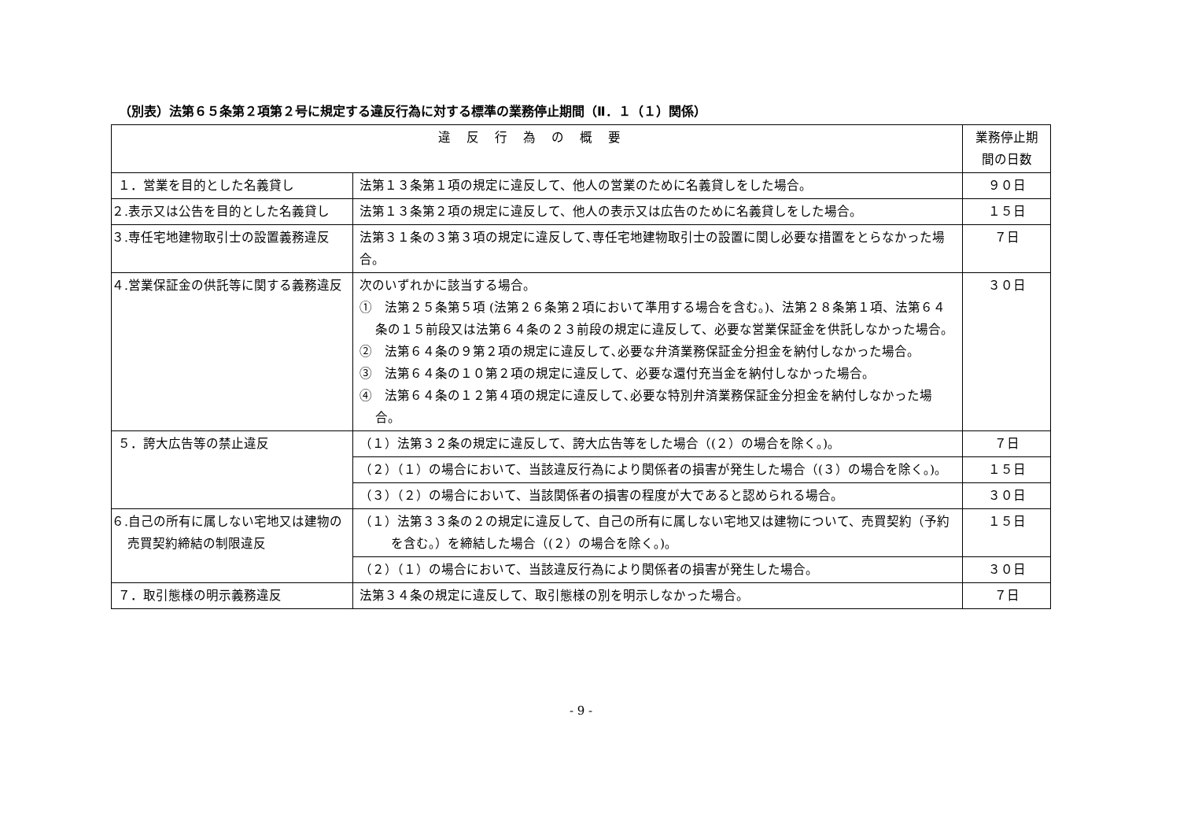（別表）法第６５条第２項第２号に規定する違反行為に対する標準の業務停止期間（Ⅱ．１（１）関係）
| 違反行為の概要 | | 業務停止期間の日数 |
| --- | --- | --- |
| １．営業を目的とした名義貸し | 法第１３条第１項の規定に違反して、他人の営業のために名義貸しをした場合。 | ９０日 |
| ２.表示又は公告を目的とした名義貸し | 法第１３条第２項の規定に違反して、他人の表示又は広告のために名義貸しをした場合。 | １５日 |
| ３.専任宅地建物取引士の設置義務違反 | 法第３１条の３第３項の規定に違反して､専任宅地建物取引士の設置に関し必要な措置をとらなかった場合。 | ７日 |
| ４.営業保証金の供託等に関する義務違反 | 次のいずれかに該当する場合。 ① 法第２５条第５項 (法第２６条第２項において準用する場合を含む｡)、法第２８条第１項、法第６４条の１５前段又は法第６４条の２３前段の規定に違反して、必要な営業保証金を供託しなかった場合。 ② 法第６４条の９第２項の規定に違反して､必要な弁済業務保証金分担金を納付しなかった場合。 ③ 法第６４条の１０第２項の規定に違反して、必要な還付充当金を納付しなかった場合。 ④ 法第６４条の１２第４項の規定に違反して､必要な特別弁済業務保証金分担金を納付しなかった場合。 | ３０日 |
| ５．誇大広告等の禁止違反 | （１）法第３２条の規定に違反して、誇大広告等をした場合（(２）の場合を除く｡)｡ | ７日 |
| | （２）（１）の場合において、当該違反行為により関係者の損害が発生した場合（(３）の場合を除く｡)｡ | １５日 |
| | （３）（２）の場合において、当該関係者の損害の程度が大であると認められる場合。 | ３０日 |
| ６.自己の所有に属しない宅地又は建物の売買契約締結の制限違反 | （１）法第３３条の２の規定に違反して、自己の所有に属しない宅地又は建物について、売買契約（予約を含む｡）を締結した場合（(２）の場合を除く｡)｡ | １５日 |
| | （２）（１）の場合において、当該違反行為により関係者の損害が発生した場合。 | ３０日 |
| ７．取引態様の明示義務違反 | 法第３４条の規定に違反して、取引態様の別を明示しなかった場合。 | ７日 |
- 9 -